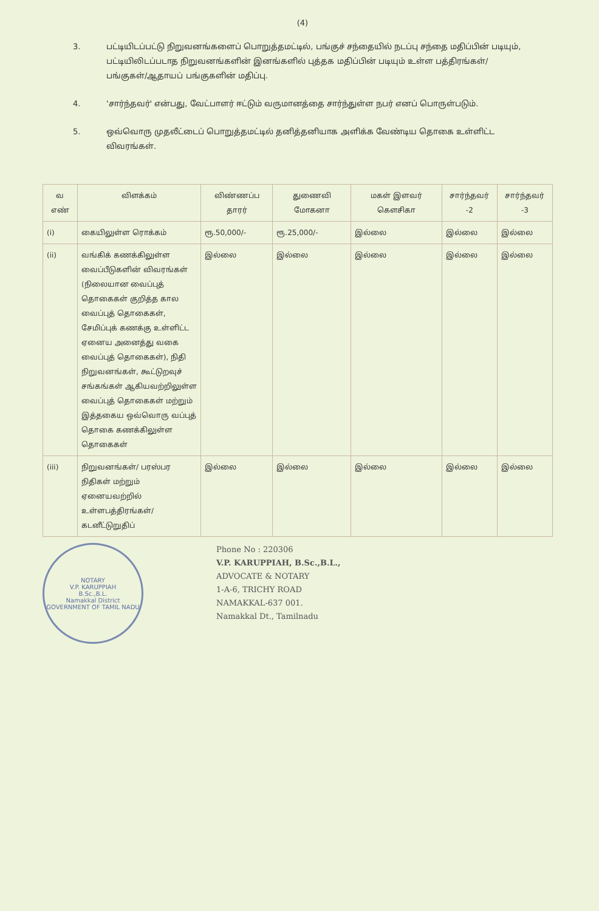(4)
3. பட்டியிடப்பட்டு நிறுவனங்களைப் பொறுத்தமட்டில், பங்குச் சந்தையில் நடப்பு சந்தை மதிப்பின் படியும், பட்டியிலிடப்படாத நிறுவனங்களின் இனங்களில் புத்தக மதிப்பின் படியும் உள்ள பத்திரங்கள்/பங்குகள்/ஆதாயப் பங்குகளின் மதிப்பு.
4. 'சார்ந்தவர்' என்பது, வேட்பாளர் ஈட்டும் வருமானத்தை சார்ந்துள்ள நபர் எனப் பொருள்படும்.
5. ஒவ்வொரு முதலீட்டைப் பொறுத்தமட்டில் தனித்தனியாக அளிக்க வேண்டிய தொகை உள்ளிட்ட விவரங்கள்.
| வ எண் | விளக்கம் | விண்ணப்ப தாரர் | துணைவி மோகனா | மகள் இளவர் கௌசிகா | சார்ந்தவர் -2 | சார்ந்தவர் -3 |
| --- | --- | --- | --- | --- | --- | --- |
| (i) | கையிலுள்ள ரொக்கம் | ரூ.50,000/- | ரூ.25,000/- | இல்லை | இல்லை | இல்லை |
| (ii) | வங்கிக் கணக்கிலுள்ள வைப்பீடுகளின் விவரங்கள் (நிலையான வைப்புத் தொகைகள் குறித்த கால வைப்புத் தொகைகள், சேமிப்புக் கணக்கு உள்ளிட்ட ஏனைய அனைத்து வகை வைப்புத் தொகைகள்), நிதி நிறுவனங்கள், கூட்டுறவுச் சங்கங்கள் ஆகியவற்றிலுள்ள வைப்புத் தொகைகள் மற்றும் இத்தகைய ஒவ்வொரு வப்புத் தொகை கணக்கிலுள்ள தொகைகள் | இல்லை | இல்லை | இல்லை | இல்லை | இல்லை |
| (iii) | நிறுவனங்கள்/ பரஸ்பர நிதிகள் மற்றும் ஏனையவற்றில் உள்ளபத்திரங்கள்/ கடனீட்டுறுதிப் | இல்லை | இல்லை | இல்லை | இல்லை | இல்லை |
NOTARY
V.P. KARUPPIAH
B.Sc.,B.L.
Namakkal District
GOVERNMENT OF TAMIL NADU
Phone No : 220306
V.P. KARUPPIAH, B.Sc.,B.L.,
ADVOCATE & NOTARY
1-A-6, TRICHY ROAD
NAMAKKAL-637 001.
Namakkal Dt., Tamilnadu